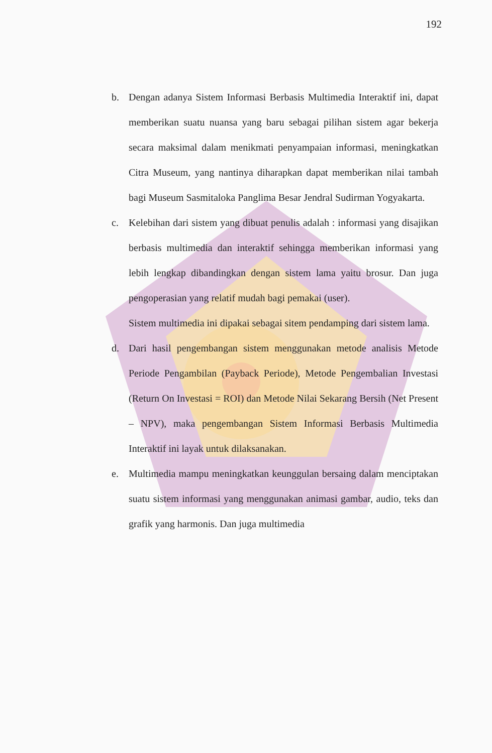192
b. Dengan adanya Sistem Informasi Berbasis Multimedia Interaktif ini, dapat memberikan suatu nuansa yang baru sebagai pilihan sistem agar bekerja secara maksimal dalam menikmati penyampaian informasi, meningkatkan Citra Museum, yang nantinya diharapkan dapat memberikan nilai tambah bagi Museum Sasmitaloka Panglima Besar Jendral Sudirman Yogyakarta.
c. Kelebihan dari sistem yang dibuat penulis adalah : informasi yang disajikan berbasis multimedia dan interaktif sehingga memberikan informasi yang lebih lengkap dibandingkan dengan sistem lama yaitu brosur. Dan juga pengoperasian yang relatif mudah bagi pemakai (user).
Sistem multimedia ini dipakai sebagai sitem pendamping dari sistem lama.
d. Dari hasil pengembangan sistem menggunakan metode analisis Metode Periode Pengambilan (Payback Periode), Metode Pengembalian Investasi (Return On Investasi = ROI) dan Metode Nilai Sekarang Bersih (Net Present – NPV), maka pengembangan Sistem Informasi Berbasis Multimedia Interaktif ini layak untuk dilaksanakan.
e. Multimedia mampu meningkatkan keunggulan bersaing dalam menciptakan suatu sistem informasi yang menggunakan animasi gambar, audio, teks dan grafik yang harmonis. Dan juga multimedia